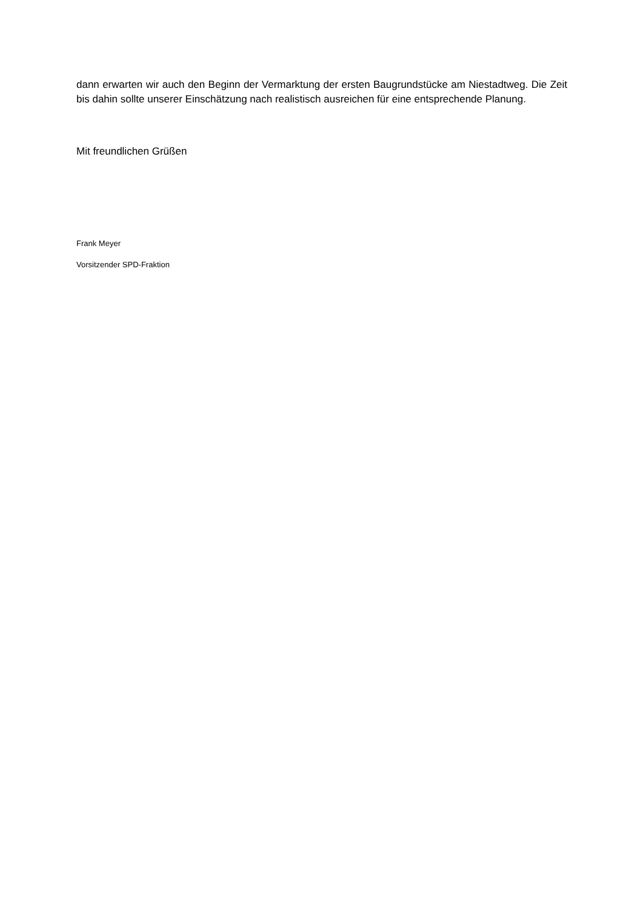dann erwarten wir auch den Beginn der Vermarktung der ersten Baugrundstücke am Niestadtweg. Die Zeit bis dahin sollte unserer Einschätzung nach realistisch ausreichen für eine entsprechende Planung.
Mit freundlichen Grüßen
Frank Meyer
Vorsitzender SPD-Fraktion